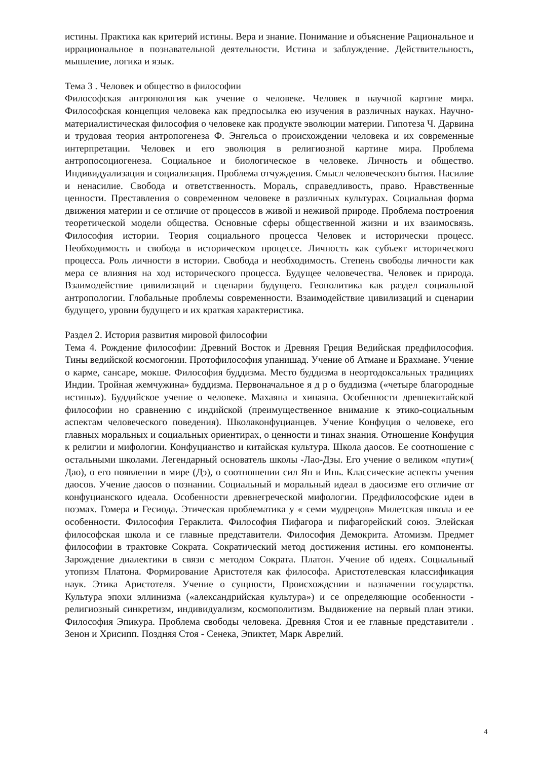истины. Практика как критерий истины. Вера и знание. Понимание и объяснение Рациональное и иррациональное в познавательной деятельности. Истина и заблуждение. Действительность, мышление, логика и язык.
Тема 3 . Человек и общество в философии
Философская антропология как учение о человеке. Человек в научной картине мира. Философская концепция человека как предпосылка ею изучения в различных науках. Научно-материалистическая философия о человеке как продукте эволюции материи. Гипотеза Ч. Дарвина и трудовая теория антропогенеза Ф. Энгельса о происхождении человека и их современные интерпретации. Человек и его эволюция в религиозной картине мира. Проблема антропосоциогенеза. Социальное и биологическое в человеке. Личность и общество. Индивидуализация и социализация. Проблема отчуждения. Смысл человеческого бытия. Насилие и ненасилие. Свобода и ответственность. Мораль, справедливость, право. Нравственные ценности. Преставления о современном человеке в различных культурах. Социальная форма движения материи и се отличие от процессов в живой и неживой природе. Проблема построения теоретической модели общества. Основные сферы общественной жизни и их взаимосвязь. Философия истории. Теория социального процесса Человек и исторически процесс. Необходимость и свобода в историческом процессе. Личность как субъект исторического процесса. Роль личности в истории. Свобода и необходимость. Степень свободы личности как мера се влияния на ход исторического процесса. Будущее человечества. Человек и природа. Взаимодействие цивилизаций и сценарии будущего. Геополитика как раздел социальной антропологии. Глобальные проблемы современности. Взаимодействие цивилизаций и сценарии будущего, уровни будущего и их краткая характеристика.
Раздел 2. История развития мировой философии
Тема 4. Рождение философии: Древний Восток и Древняя Греция Ведийская предфилософия. Тины ведийской космогонии. Протофилософия упанишад. Учение об Атмане и Брахмане. Учение о карме, сансаре, мокше. Философия буддизма. Место буддизма в неортодоксальных традициях Индии. Тройная жемчужина» буддизма. Первоначальное я д р о буддизма («четыре благородные истины»). Буддийское учение о человеке. Махаяна и хинаяна. Особенности древнекитайской философии но сравнению с индийской (преимущественное внимание к этико-социальным аспектам человеческого поведения). Школаконфуцианцев. Учение Конфуция о человеке, его главных моральных и социальных ориентирах, о ценности и тинах знания. Отношение Конфуция к религии и мифологии. Конфуцианство и китайская культура. Школа даосов. Ее соотношение с остальными школами. Легендарный основатель школы -Лао-Дзы. Его учение о великом «пути»( Дао), о его появлении в мире (Дэ), о соотношении сил Ян и Инь. Классические аспекты учения даосов. Учение даосов о познании. Социальный и моральный идеал в даосизме его отличие от конфуцианского идеала. Особенности древнегреческой мифологии. Предфилософские идеи в поэмах. Гомера и Гесиода. Этическая проблематика у « семи мудрецов» Милетская школа и ее особенности. Философия Гераклита. Философия Пифагора и пифагорейский союз. Элейская философская школа и се главные представители. Философия Демокрита. Атомизм. Предмет философии в трактовке Сократа. Сократический метод достижения истины. его компоненты. Зарождение диалектики в связи с методом Сократа. Платон. Учение об идеях. Социальный утопизм Платона. Формирование Аристотеля как философа. Аристотелевская классификация наук. Этика Аристотеля. Учение о сущности, Происхождснии и назначении государства. Культура эпохи эллинизма («александрийская культура») и се определяющие особенности - религиозный синкретизм, индивидуализм, космополитизм. Выдвижение на первый план этики. Философия Эпикура. Проблема свободы человека. Древняя Стоя и ее главные представители . Зенон и Хрисипп. Поздняя Стоя - Сенека, Эпиктет, Марк Аврелий.
4